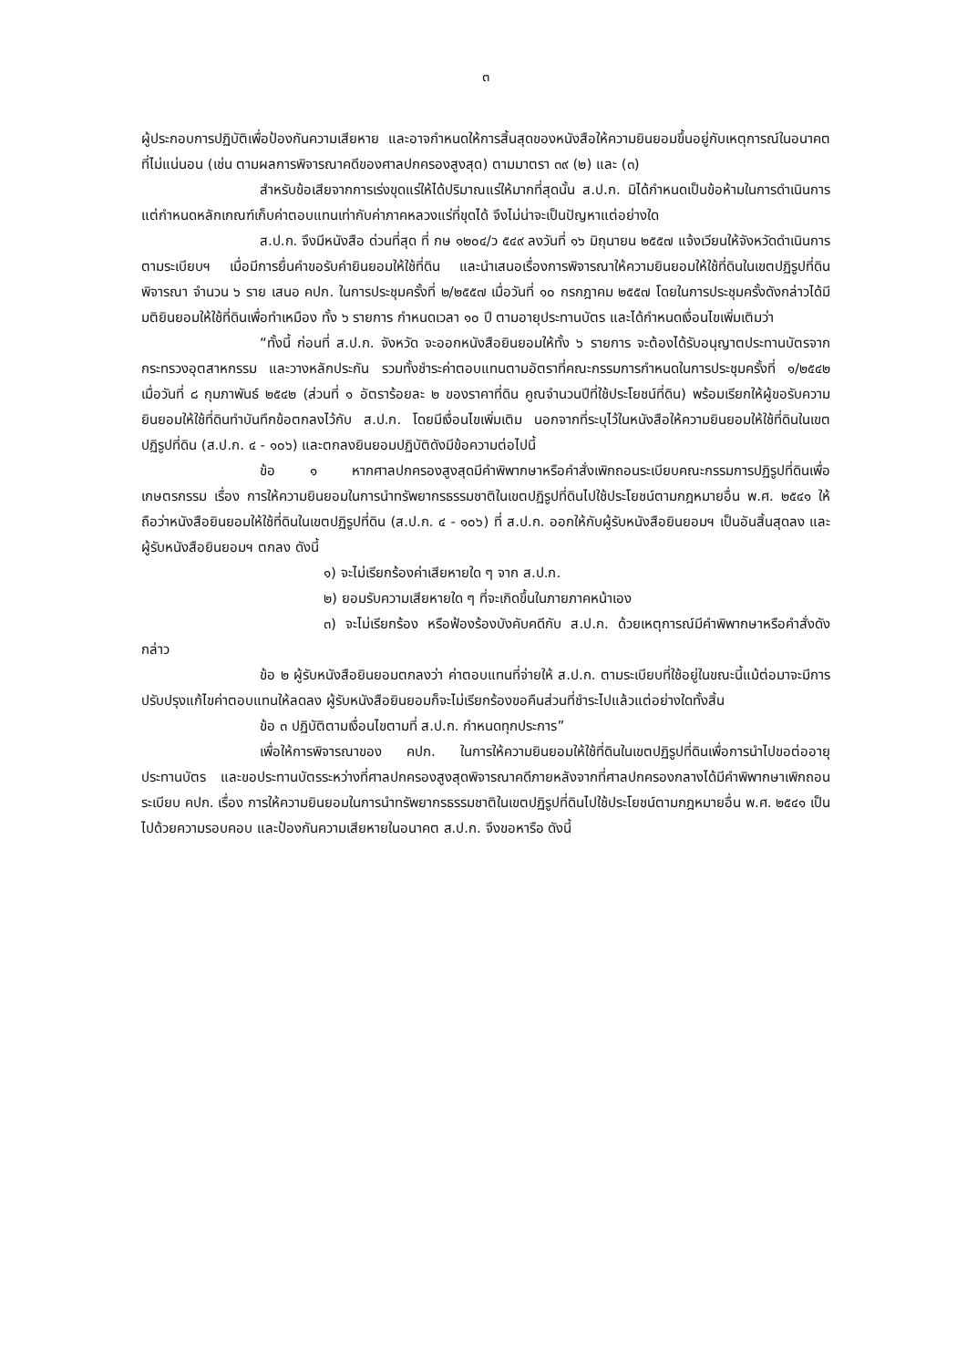๓
ผู้ประกอบการปฏิบัติเพื่อป้องกันความเสียหาย และอาจกำหนดให้การสิ้นสุดของหนังสือให้ความยินยอมขึ้นอยู่กับเหตุการณ์ในอนาคตที่ไม่แน่นอน (เช่น ตามผลการพิจารณาคดีของศาลปกครองสูงสุด) ตามมาตรา ๓๙ (๒) และ (๓)
สำหรับข้อเสียจากการเร่งขุดแร่ให้ได้ปริมาณแร่ให้มากที่สุดนั้น ส.ป.ก. มิได้กำหนดเป็นข้อห้ามในการดำเนินการ แต่กำหนดหลักเกณฑ์เก็บค่าตอบแทนเท่ากับค่าภาคหลวงแร่ที่ขุดได้ จึงไม่น่าจะเป็นปัญหาแต่อย่างใด
ส.ป.ก. จึงมีหนังสือ ด่วนที่สุด ที่ กษ ๑๒๐๔/ว ๕๔๙ ลงวันที่ ๑๖ มิถุนายน ๒๕๕๗ แจ้งเวียนให้จังหวัดดำเนินการตามระเบียบฯ เมื่อมีการยื่นคำขอรับคำยินยอมให้ใช้ที่ดิน และนำเสนอเรื่องการพิจารณาให้ความยินยอมให้ใช้ที่ดินในเขตปฏิรูปที่ดินพิจารณา จำนวน ๖ ราย เสนอ คปก. ในการประชุมครั้งที่ ๒/๒๕๕๗ เมื่อวันที่ ๑๐ กรกฎาคม ๒๕๕๗ โดยในการประชุมครั้งดังกล่าวได้มีมติยินยอมให้ใช้ที่ดินเพื่อทำเหมือง ทั้ง ๖ รายการ กำหนดเวลา ๑๐ ปี ตามอายุประทานบัตร และได้กำหนดเงื่อนไขเพิ่มเติมว่า
“ทั้งนี้ ก่อนที่ ส.ป.ก. จังหวัด จะออกหนังสือยินยอมให้ทั้ง ๖ รายการ จะต้องได้รับอนุญาตประทานบัตรจากกระทรวงอุตสาหกรรม และวางหลักประกัน รวมทั้งชำระค่าตอบแทนตามอัตราที่คณะกรรมการกำหนดในการประชุมครั้งที่ ๑/๒๕๔๒ เมื่อวันที่ ๘ กุมภาพันธ์ ๒๕๔๒ (ส่วนที่ ๑ อัตราร้อยละ ๒ ของราคาที่ดิน คูณจำนวนปีที่ใช้ประโยชน์ที่ดิน) พร้อมเรียกให้ผู้ขอรับความยินยอมให้ใช้ที่ดินทำบันทึกข้อตกลงไว้กับ ส.ป.ก. โดยมีเงื่อนไขเพิ่มเติม นอกจากที่ระบุไว้ในหนังสือให้ความยินยอมให้ใช้ที่ดินในเขตปฏิรูปที่ดิน (ส.ป.ก. ๔ - ๑๐๖) และตกลงยินยอมปฏิบัติดังมีข้อความต่อไปนี้
ข้อ ๑ หากศาลปกครองสูงสุดมีคำพิพากษาหรือคำสั่งเพิกถอนระเบียบคณะกรรมการปฏิรูปที่ดินเพื่อเกษตรกรรม เรื่อง การให้ความยินยอมในการนำทรัพยากรธรรมชาติในเขตปฏิรูปที่ดินไปใช้ประโยชน์ตามกฎหมายอื่น พ.ศ. ๒๕๔๑ ให้ถือว่าหนังสือยินยอมให้ใช้ที่ดินในเขตปฏิรูปที่ดิน (ส.ป.ก. ๔ - ๑๐๖) ที่ ส.ป.ก. ออกให้กับผู้รับหนังสือยินยอมฯ เป็นอันสิ้นสุดลง และผู้รับหนังสือยินยอมฯ ตกลง ดังนี้
๑) จะไม่เรียกร้องค่าเสียหายใด ๆ จาก ส.ป.ก.
๒) ยอมรับความเสียหายใด ๆ ที่จะเกิดขึ้นในภายภาคหน้าเอง
๓) จะไม่เรียกร้อง หรือฟ้องร้องบังคับคดีกับ ส.ป.ก. ด้วยเหตุการณ์มีคำพิพากษาหรือคำสั่งดังกล่าว
ข้อ ๒ ผู้รับหนังสือยินยอมตกลงว่า ค่าตอบแทนที่จ่ายให้ ส.ป.ก. ตามระเบียบที่ใช้อยู่ในขณะนี้แม้ต่อมาจะมีการปรับปรุงแก้ไขค่าตอบแทนให้ลดลง ผู้รับหนังสือยินยอมก็จะไม่เรียกร้องขอคืนส่วนที่ชำระไปแล้วแต่อย่างใดทั้งสิ้น
ข้อ ๓ ปฏิบัติตามเงื่อนไขตามที่ ส.ป.ก. กำหนดทุกประการ”
เพื่อให้การพิจารณาของ คปก. ในการให้ความยินยอมให้ใช้ที่ดินในเขตปฏิรูปที่ดินเพื่อการนำไปขอต่ออายุประทานบัตร และขอประทานบัตรระหว่างที่ศาลปกครองสูงสุดพิจารณาคดีภายหลังจากที่ศาลปกครองกลางได้มีคำพิพากษาเพิกถอนระเบียบ คปก. เรื่อง การให้ความยินยอมในการนำทรัพยากรธรรมชาติในเขตปฏิรูปที่ดินไปใช้ประโยชน์ตามกฎหมายอื่น พ.ศ. ๒๕๔๑ เป็นไปด้วยความรอบคอบ และป้องกันความเสียหายในอนาคต ส.ป.ก. จึงขอหารือ ดังนี้